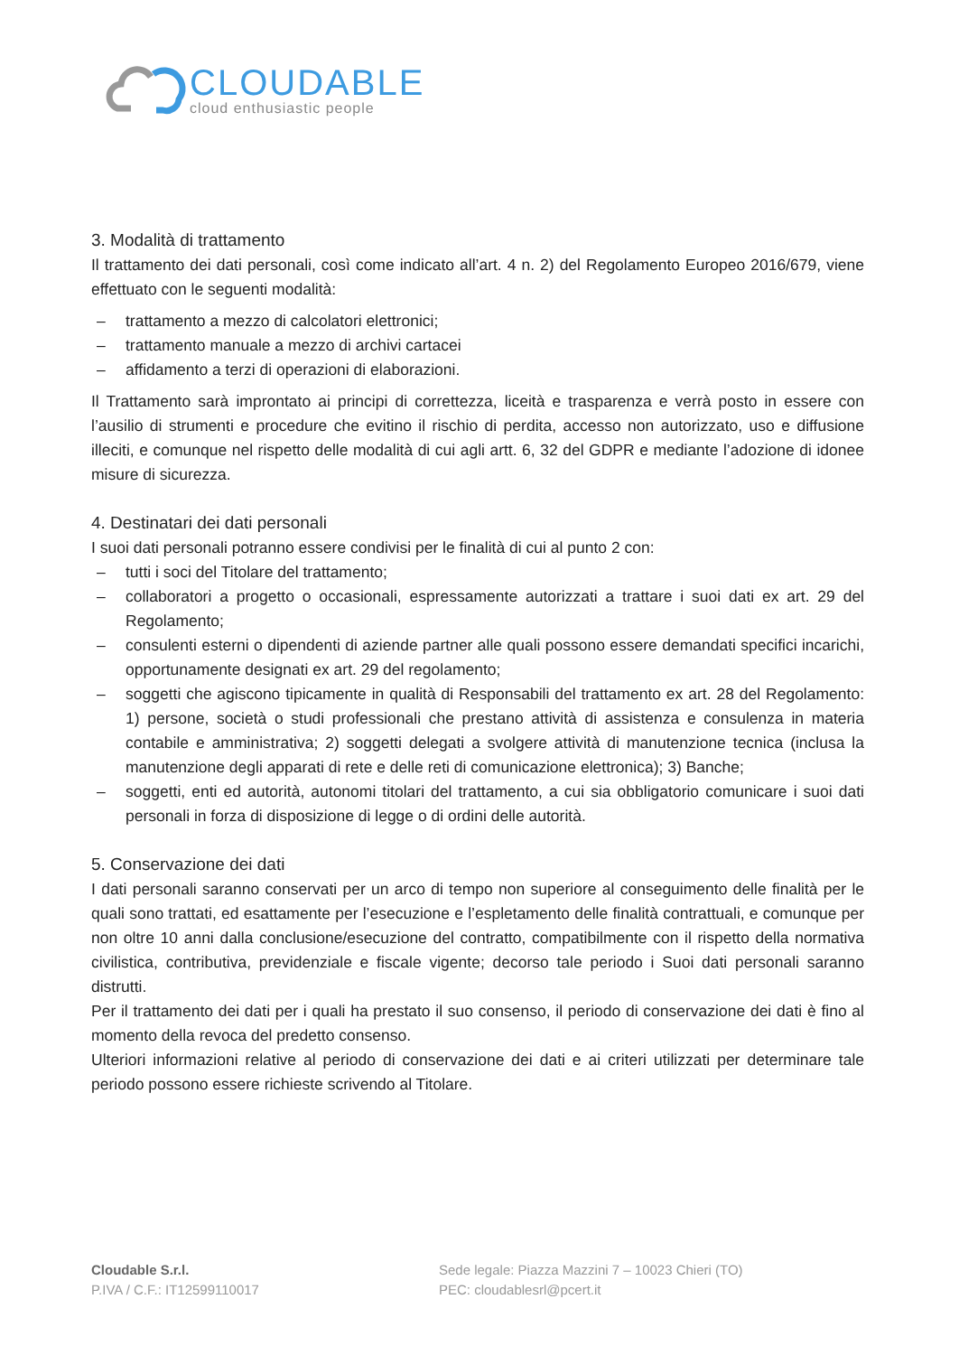CLOUDABLE
cloud enthusiastic people
3. Modalità di trattamento
Il trattamento dei dati personali, così come indicato all’art. 4 n. 2) del Regolamento Europeo 2016/679, viene effettuato con le seguenti modalità:
– trattamento a mezzo di calcolatori elettronici;
– trattamento manuale a mezzo di archivi cartacei
– affidamento a terzi di operazioni di elaborazioni.
Il Trattamento sarà improntato ai principi di correttezza, liceità e trasparenza e verrà posto in essere con l’ausilio di strumenti e procedure che evitino il rischio di perdita, accesso non autorizzato, uso e diffusione illeciti, e comunque nel rispetto delle modalità di cui agli artt. 6, 32 del GDPR e mediante l’adozione di idonee misure di sicurezza.
4. Destinatari dei dati personali
I suoi dati personali potranno essere condivisi per le finalità di cui al punto 2 con:
– tutti i soci del Titolare del trattamento;
– collaboratori a progetto o occasionali, espressamente autorizzati a trattare i suoi dati ex art. 29 del Regolamento;
– consulenti esterni o dipendenti di aziende partner alle quali possono essere demandati specifici incarichi, opportunamente designati ex art. 29 del regolamento;
– soggetti che agiscono tipicamente in qualità di Responsabili del trattamento ex art. 28 del Regolamento: 1) persone, società o studi professionali che prestano attività di assistenza e consulenza in materia contabile e amministrativa; 2) soggetti delegati a svolgere attività di manutenzione tecnica (inclusa la manutenzione degli apparati di rete e delle reti di comunicazione elettronica); 3) Banche;
– soggetti, enti ed autorità, autonomi titolari del trattamento, a cui sia obbligatorio comunicare i suoi dati personali in forza di disposizione di legge o di ordini delle autorità.
5. Conservazione dei dati
I dati personali saranno conservati per un arco di tempo non superiore al conseguimento delle finalità per le quali sono trattati, ed esattamente per l’esecuzione e l’espletamento delle finalità contrattuali, e comunque per non oltre 10 anni dalla conclusione/esecuzione del contratto, compatibilmente con il rispetto della normativa civilistica, contributiva, previdenziale e fiscale vigente; decorso tale periodo i Suoi dati personali saranno distrutti.
Per il trattamento dei dati per i quali ha prestato il suo consenso, il periodo di conservazione dei dati è fino al momento della revoca del predetto consenso.
Ulteriori informazioni relative al periodo di conservazione dei dati e ai criteri utilizzati per determinare tale periodo possono essere richieste scrivendo al Titolare.
Cloudable S.r.l.
P.IVA / C.F.: IT12599110017
Sede legale: Piazza Mazzini 7 – 10023 Chieri (TO)
PEC: cloudablesrl@pcert.it